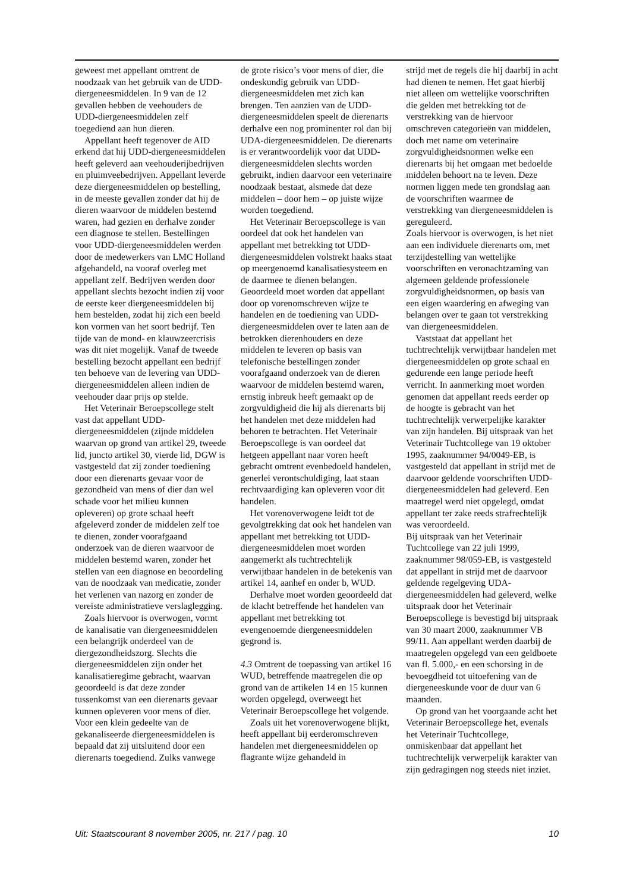geweest met appellant omtrent de noodzaak van het gebruik van de UDD-diergeneesmiddelen. In 9 van de 12 gevallen hebben de veehouders de UDD-diergeneesmiddelen zelf toegediend aan hun dieren.
Appellant heeft tegenover de AID erkend dat hij UDD-diergeneesmiddelen heeft geleverd aan veehouderijbedrijven en pluimveebedrijven. Appellant leverde deze diergeneesmiddelen op bestelling, in de meeste gevallen zonder dat hij de dieren waarvoor de middelen bestemd waren, had gezien en derhalve zonder een diagnose te stellen. Bestellingen voor UDD-diergeneesmiddelen werden door de medewerkers van LMC Holland afgehandeld, na vooraf overleg met appellant zelf. Bedrijven werden door appellant slechts bezocht indien zij voor de eerste keer diergeneesmiddelen bij hem bestelden, zodat hij zich een beeld kon vormen van het soort bedrijf. Ten tijde van de mond- en klauwzeercrisis was dit niet mogelijk. Vanaf de tweede bestelling bezocht appellant een bedrijf ten behoeve van de levering van UDD-diergeneesmiddelen alleen indien de veehouder daar prijs op stelde.
Het Veterinair Beroepscollege stelt vast dat appellant UDD-diergeneesmiddelen (zijnde middelen waarvan op grond van artikel 29, tweede lid, juncto artikel 30, vierde lid, DGW is vastgesteld dat zij zonder toediening door een dierenarts gevaar voor de gezondheid van mens of dier dan wel schade voor het milieu kunnen opleveren) op grote schaal heeft afgeleverd zonder de middelen zelf toe te dienen, zonder voorafgaand onderzoek van de dieren waarvoor de middelen bestemd waren, zonder het stellen van een diagnose en beoordeling van de noodzaak van medicatie, zonder het verlenen van nazorg en zonder de vereiste administratieve verslaglegging.
Zoals hiervoor is overwogen, vormt de kanalisatie van diergeneesmiddelen een belangrijk onderdeel van de diergezondheidszorg. Slechts die diergeneesmiddelen zijn onder het kanalisatieregime gebracht, waarvan geoordeeld is dat deze zonder tussenkomst van een dierenarts gevaar kunnen opleveren voor mens of dier. Voor een klein gedeelte van de gekanaliseerde diergeneesmiddelen is bepaald dat zij uitsluitend door een dierenarts toegediend. Zulks vanwege
de grote risico’s voor mens of dier, die ondeskundig gebruik van UDD-diergeneesmiddelen met zich kan brengen. Ten aanzien van de UDD-diergeneesmiddelen speelt de dierenarts derhalve een nog prominenter rol dan bij UDA-diergeneesmiddelen. De dierenarts is er verantwoordelijk voor dat UDD-diergeneesmiddelen slechts worden gebruikt, indien daarvoor een veterinaire noodzaak bestaat, alsmede dat deze middelen – door hem – op juiste wijze worden toegediend.
Het Veterinair Beroepscollege is van oordeel dat ook het handelen van appellant met betrekking tot UDD-diergeneesmiddelen volstrekt haaks staat op meergenoemd kanalisatiesysteem en de daarmee te dienen belangen.
Geoordeeld moet worden dat appellant door op vorenomschreven wijze te handelen en de toediening van UDD-diergeneesmiddelen over te laten aan de betrokken dierenhouders en deze middelen te leveren op basis van telefonische bestellingen zonder voorafgaand onderzoek van de dieren waarvoor de middelen bestemd waren, ernstig inbreuk heeft gemaakt op de zorgvuldigheid die hij als dierenarts bij het handelen met deze middelen had behoren te betrachten. Het Veterinair Beroepscollege is van oordeel dat hetgeen appellant naar voren heeft gebracht omtrent evenbedoeld handelen, generlei verontschuldiging, laat staan rechtvaardiging kan opleveren voor dit handelen.
Het vorenoverwogene leidt tot de gevolgtrekking dat ook het handelen van appellant met betrekking tot UDD-diergeneesmiddelen moet worden aangemerkt als tuchtrechtelijk verwijtbaar handelen in de betekenis van artikel 14, aanhef en onder b, WUD.
Derhalve moet worden geoordeeld dat de klacht betreffende het handelen van appellant met betrekking tot evengenoemde diergeneesmiddelen gegrond is.
4.3 Omtrent de toepassing van artikel 16 WUD, betreffende maatregelen die op grond van de artikelen 14 en 15 kunnen worden opgelegd, overweegt het Veterinair Beroepscollege het volgende.
Zoals uit het vorenoverwogene blijkt, heeft appellant bij eerderomschreven handelen met diergeneesmiddelen op flagrante wijze gehandeld in
strijd met de regels die hij daarbij in acht had dienen te nemen. Het gaat hierbij niet alleen om wettelijke voorschriften die gelden met betrekking tot de verstrekking van de hiervoor omschreven categorieën van middelen, doch met name om veterinaire zorgvuldigheidsnormen welke een dierenarts bij het omgaan met bedoelde middelen behoort na te leven. Deze normen liggen mede ten grondslag aan de voorschriften waarmee de verstrekking van diergeneesmiddelen is gereguleerd.
Zoals hiervoor is overwogen, is het niet aan een individuele dierenarts om, met terzijdestelling van wettelijke voorschriften en veronachtzaming van algemeen geldende professionele zorgvuldigheidsnormen, op basis van een eigen waardering en afweging van belangen over te gaan tot verstrekking van diergeneesmiddelen.
Vaststaat dat appellant het tuchtrechtelijk verwijtbaar handelen met diergeneesmiddelen op grote schaal en gedurende een lange periode heeft verricht. In aanmerking moet worden genomen dat appellant reeds eerder op de hoogte is gebracht van het tuchtrechtelijk verwerpelijke karakter van zijn handelen. Bij uitspraak van het Veterinair Tuchtcollege van 19 oktober 1995, zaaknummer 94/0049-EB, is vastgesteld dat appellant in strijd met de daarvoor geldende voorschriften UDD-diergeneesmiddelen had geleverd. Een maatregel werd niet opgelegd, omdat appellant ter zake reeds strafrechtelijk was veroordeeld.
Bij uitspraak van het Veterinair Tuchtcollege van 22 juli 1999, zaaknummer 98/059-EB, is vastgesteld dat appellant in strijd met de daarvoor geldende regelgeving UDA-diergeneesmiddelen had geleverd, welke uitspraak door het Veterinair Beroepscollege is bevestigd bij uitspraak van 30 maart 2000, zaaknummer VB 99/11. Aan appellant werden daarbij de maatregelen opgelegd van een geldboete van fl. 5.000,- en een schorsing in de bevoegdheid tot uitoefening van de diergeneeskunde voor de duur van 6 maanden.
Op grond van het voorgaande acht het Veterinair Beroepscollege het, evenals het Veterinair Tuchtcollege, onmiskenbaar dat appellant het tuchtrechtelijk verwerpelijk karakter van zijn gedragingen nog steeds niet inziet.
Uit: Staatscourant 8 november 2005, nr. 217 / pag. 10 10